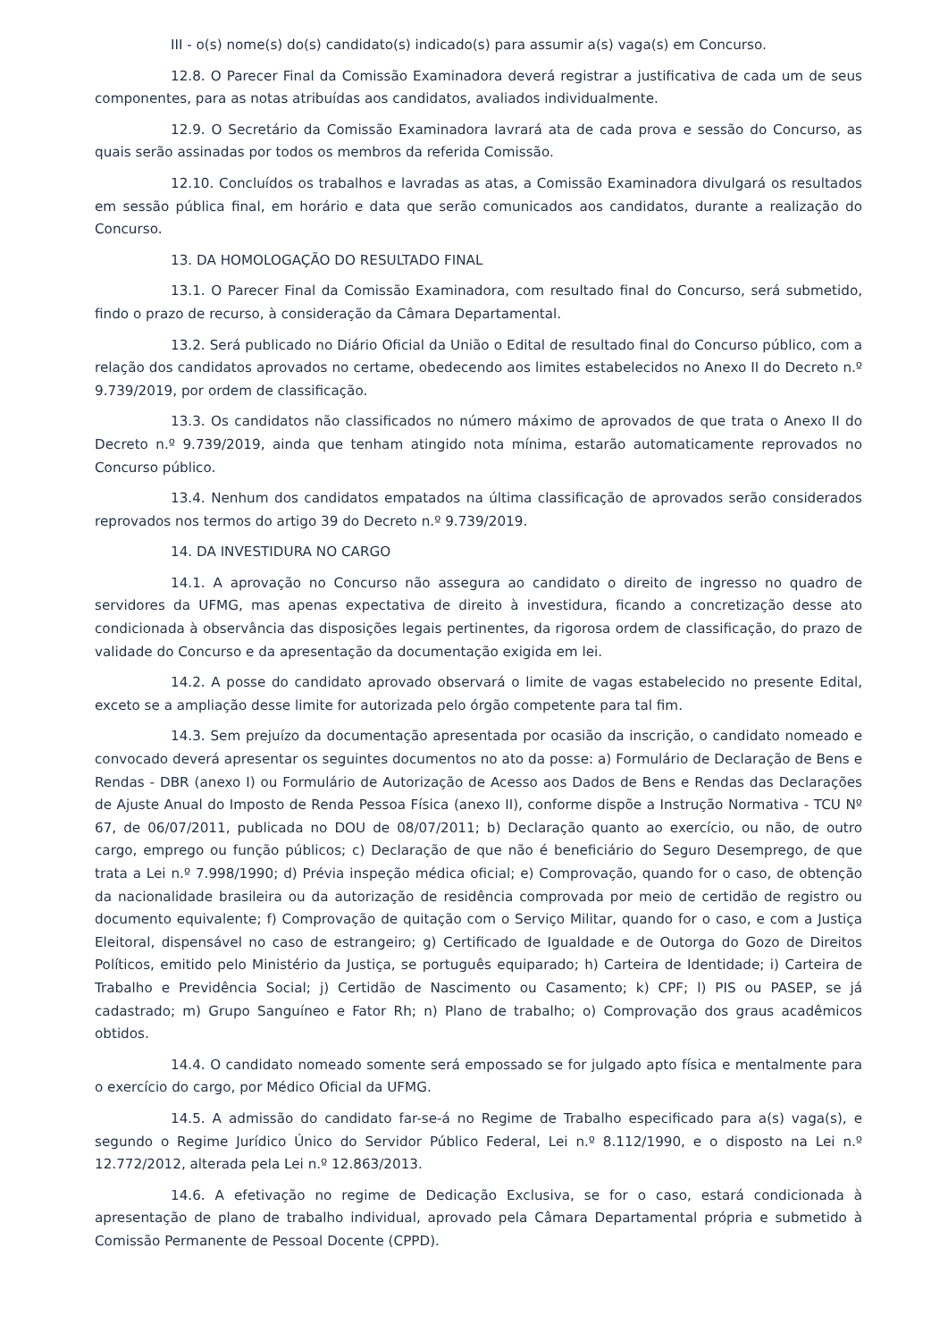III - o(s) nome(s) do(s) candidato(s) indicado(s) para assumir a(s) vaga(s) em Concurso.
12.8. O Parecer Final da Comissão Examinadora deverá registrar a justificativa de cada um de seus componentes, para as notas atribuídas aos candidatos, avaliados individualmente.
12.9. O Secretário da Comissão Examinadora lavrará ata de cada prova e sessão do Concurso, as quais serão assinadas por todos os membros da referida Comissão.
12.10. Concluídos os trabalhos e lavradas as atas, a Comissão Examinadora divulgará os resultados em sessão pública final, em horário e data que serão comunicados aos candidatos, durante a realização do Concurso.
13. DA HOMOLOGAÇÃO DO RESULTADO FINAL
13.1. O Parecer Final da Comissão Examinadora, com resultado final do Concurso, será submetido, findo o prazo de recurso, à consideração da Câmara Departamental.
13.2. Será publicado no Diário Oficial da União o Edital de resultado final do Concurso público, com a relação dos candidatos aprovados no certame, obedecendo aos limites estabelecidos no Anexo II do Decreto n.º 9.739/2019, por ordem de classificação.
13.3. Os candidatos não classificados no número máximo de aprovados de que trata o Anexo II do Decreto n.º 9.739/2019, ainda que tenham atingido nota mínima, estarão automaticamente reprovados no Concurso público.
13.4. Nenhum dos candidatos empatados na última classificação de aprovados serão considerados reprovados nos termos do artigo 39 do Decreto n.º 9.739/2019.
14. DA INVESTIDURA NO CARGO
14.1. A aprovação no Concurso não assegura ao candidato o direito de ingresso no quadro de servidores da UFMG, mas apenas expectativa de direito à investidura, ficando a concretização desse ato condicionada à observância das disposições legais pertinentes, da rigorosa ordem de classificação, do prazo de validade do Concurso e da apresentação da documentação exigida em lei.
14.2. A posse do candidato aprovado observará o limite de vagas estabelecido no presente Edital, exceto se a ampliação desse limite for autorizada pelo órgão competente para tal fim.
14.3. Sem prejuízo da documentação apresentada por ocasião da inscrição, o candidato nomeado e convocado deverá apresentar os seguintes documentos no ato da posse: a) Formulário de Declaração de Bens e Rendas - DBR (anexo I) ou Formulário de Autorização de Acesso aos Dados de Bens e Rendas das Declarações de Ajuste Anual do Imposto de Renda Pessoa Física (anexo II), conforme dispõe a Instrução Normativa - TCU Nº 67, de 06/07/2011, publicada no DOU de 08/07/2011; b) Declaração quanto ao exercício, ou não, de outro cargo, emprego ou função públicos; c) Declaração de que não é beneficiário do Seguro Desemprego, de que trata a Lei n.º 7.998/1990; d) Prévia inspeção médica oficial; e) Comprovação, quando for o caso, de obtenção da nacionalidade brasileira ou da autorização de residência comprovada por meio de certidão de registro ou documento equivalente; f) Comprovação de quitação com o Serviço Militar, quando for o caso, e com a Justiça Eleitoral, dispensável no caso de estrangeiro; g) Certificado de Igualdade e de Outorga do Gozo de Direitos Políticos, emitido pelo Ministério da Justiça, se português equiparado; h) Carteira de Identidade; i) Carteira de Trabalho e Previdência Social; j) Certidão de Nascimento ou Casamento; k) CPF; l) PIS ou PASEP, se já cadastrado; m) Grupo Sanguíneo e Fator Rh; n) Plano de trabalho; o) Comprovação dos graus acadêmicos obtidos.
14.4. O candidato nomeado somente será empossado se for julgado apto física e mentalmente para o exercício do cargo, por Médico Oficial da UFMG.
14.5. A admissão do candidato far-se-á no Regime de Trabalho especificado para a(s) vaga(s), e segundo o Regime Jurídico Único do Servidor Público Federal, Lei n.º 8.112/1990, e o disposto na Lei n.º 12.772/2012, alterada pela Lei n.º 12.863/2013.
14.6. A efetivação no regime de Dedicação Exclusiva, se for o caso, estará condicionada à apresentação de plano de trabalho individual, aprovado pela Câmara Departamental própria e submetido à Comissão Permanente de Pessoal Docente (CPPD).